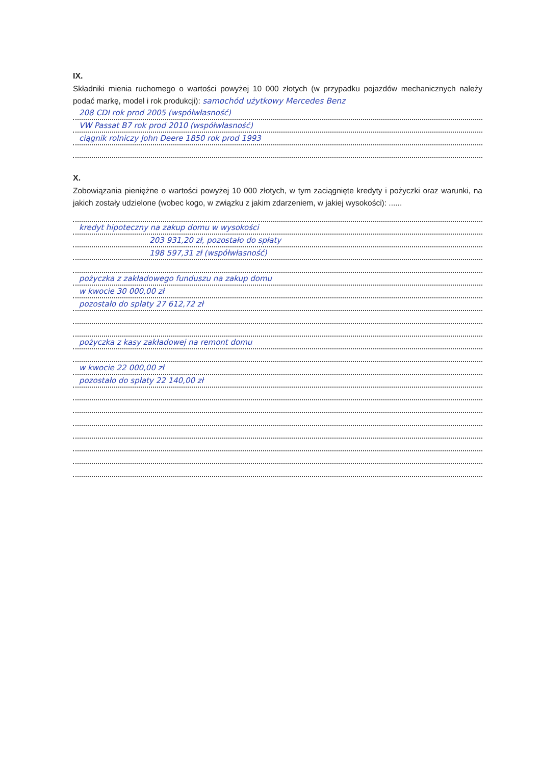IX.
Składniki mienia ruchomego o wartości powyżej 10 000 złotych (w przypadku pojazdów mechanicznych należy podać markę, model i rok produkcji): samochód użytkowy Mercedes Benz
208 CDI rok prod 2005 (współwłasność)
VW Passat B7 rok prod 2010 (współwłasność)
ciągnik rolniczy John Deere 1850 rok prod 1993
X.
Zobowiązania pieniężne o wartości powyżej 10 000 złotych, w tym zaciągnięte kredyty i pożyczki oraz warunki, na jakich zostały udzielone (wobec kogo, w związku z jakim zdarzeniem, w jakiej wysokości): ......
kredyt hipoteczny na zakup domu w wysokości
203 931,20 zł, pozostało do spłaty
198 597,31 zł (współwłasność)
pożyczka z zakładowego funduszu na zakup domu
w kwocie 30 000,00 zł
pozostało do spłaty 27 612,72 zł
pożyczka z kasy zakładowej na remont domu
w kwocie 22 000,00 zł
pozostało do spłaty 22 140,00 zł